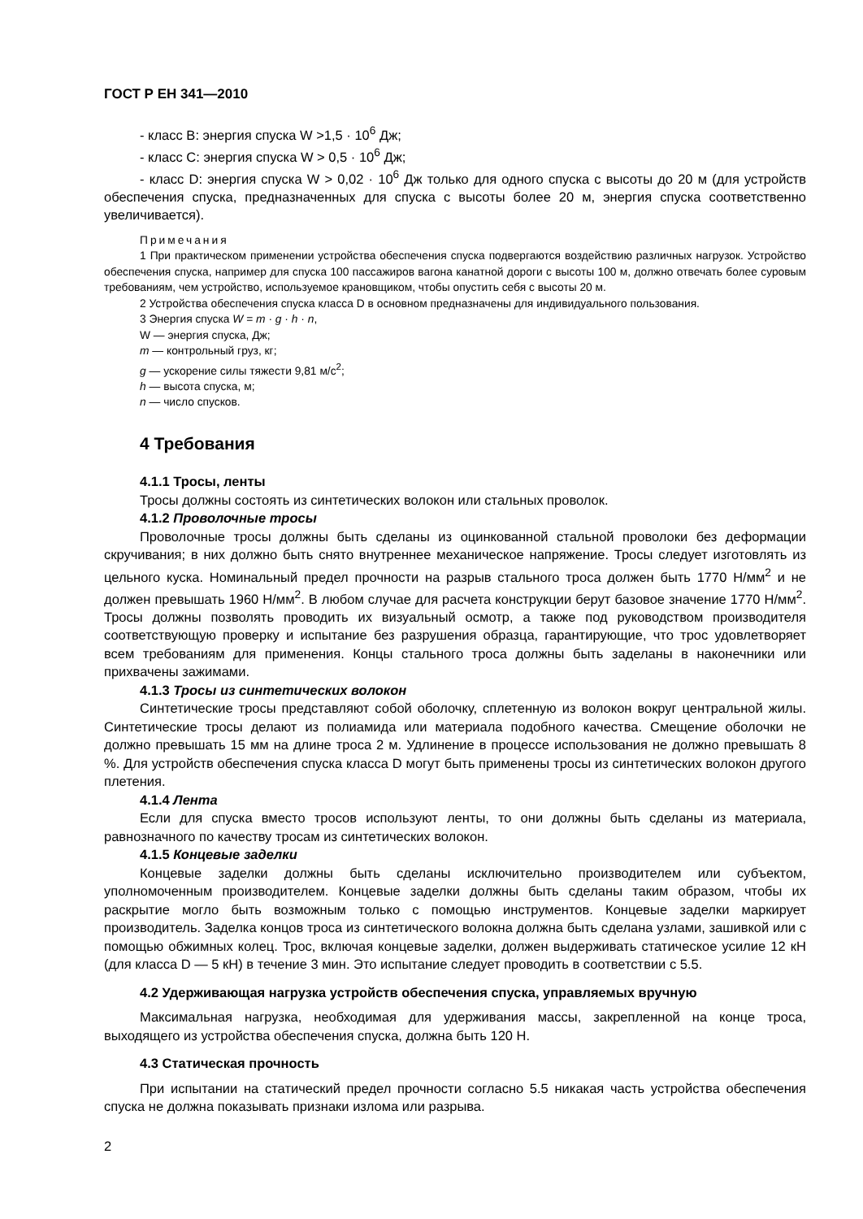ГОСТ Р ЕН 341—2010
- класс В: энергия спуска W >1,5 · 10<sup>6</sup> Дж;
- класс С: энергия спуска W > 0,5 · 10<sup>6</sup> Дж;
- класс D: энергия спуска W > 0,02 · 10<sup>6</sup> Дж только для одного спуска с высоты до 20 м (для устройств обеспечения спуска, предназначенных для спуска с высоты более 20 м, энергия спуска соответственно увеличивается).
Примечания
1 При практическом применении устройства обеспечения спуска подвергаются воздействию различных нагрузок. Устройство обеспечения спуска, например для спуска 100 пассажиров вагона канатной дороги с высоты 100 м, должно отвечать более суровым требованиям, чем устройство, используемое крановщиком, чтобы опустить себя с высоты 20 м.
2 Устройства обеспечения спуска класса D в основном предназначены для индивидуального пользования.
3 Энергия спуска W = m · g · h · n,
W — энергия спуска, Дж;
m — контрольный груз, кг;
g — ускорение силы тяжести 9,81 м/с<sup>2</sup>;
h — высота спуска, м;
n — число спусков.
4 Требования
4.1.1 Тросы, ленты
Тросы должны состоять из синтетических волокон или стальных проволок.
4.1.2 Проволочные тросы
Проволочные тросы должны быть сделаны из оцинкованной стальной проволоки без деформации скручивания; в них должно быть снято внутреннее механическое напряжение. Тросы следует изготовлять из цельного куска. Номинальный предел прочности на разрыв стального троса должен быть 1770 Н/мм<sup>2</sup> и не должен превышать 1960 Н/мм<sup>2</sup>. В любом случае для расчета конструкции берут базовое значение 1770 Н/мм<sup>2</sup>. Тросы должны позволять проводить их визуальный осмотр, а также под руководством производителя соответствующую проверку и испытание без разрушения образца, гарантирующие, что трос удовлетворяет всем требованиям для применения. Концы стального троса должны быть заделаны в наконечники или прихвачены зажимами.
4.1.3 Тросы из синтетических волокон
Синтетические тросы представляют собой оболочку, сплетенную из волокон вокруг центральной жилы. Синтетические тросы делают из полиамида или материала подобного качества. Смещение оболочки не должно превышать 15 мм на длине троса 2 м. Удлинение в процессе использования не должно превышать 8 %. Для устройств обеспечения спуска класса D могут быть применены тросы из синтетических волокон другого плетения.
4.1.4 Лента
Если для спуска вместо тросов используют ленты, то они должны быть сделаны из материала, равнозначного по качеству тросам из синтетических волокон.
4.1.5 Концевые заделки
Концевые заделки должны быть сделаны исключительно производителем или субъектом, уполномоченным производителем. Концевые заделки должны быть сделаны таким образом, чтобы их раскрытие могло быть возможным только с помощью инструментов. Концевые заделки маркирует производитель. Заделка концов троса из синтетического волокна должна быть сделана узлами, зашивкой или с помощью обжимных колец. Трос, включая концевые заделки, должен выдерживать статическое усилие 12 кН (для класса D — 5 кН) в течение 3 мин. Это испытание следует проводить в соответствии с 5.5.
4.2 Удерживающая нагрузка устройств обеспечения спуска, управляемых вручную
Максимальная нагрузка, необходимая для удерживания массы, закрепленной на конце троса, выходящего из устройства обеспечения спуска, должна быть 120 Н.
4.3 Статическая прочность
При испытании на статический предел прочности согласно 5.5 никакая часть устройства обеспечения спуска не должна показывать признаки излома или разрыва.
2